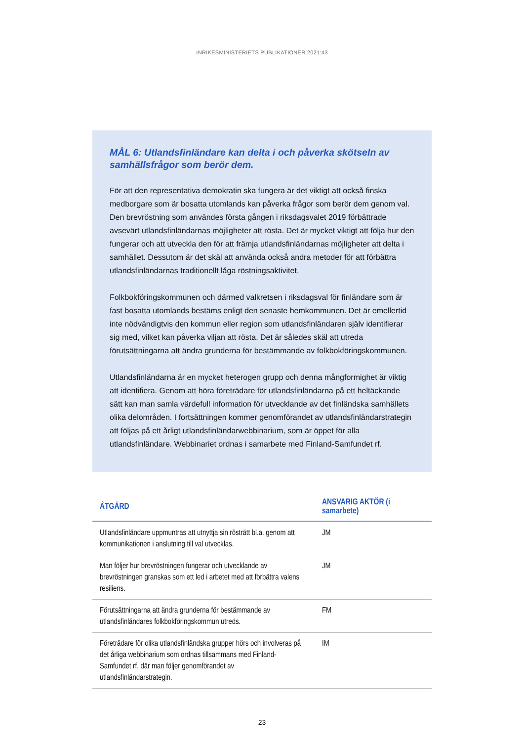INRIKESMINISTERIETS PUBLIKATIONER 2021:43
MÅL 6: Utlandsfinländare kan delta i och påverka skötseln av samhällsfrågor som berör dem.
För att den representativa demokratin ska fungera är det viktigt att också finska medborgare som är bosatta utomlands kan påverka frågor som berör dem genom val. Den brevröstning som användes första gången i riksdagsvalet 2019 förbättrade avsevärt utlandsfinländarnas möjligheter att rösta. Det är mycket viktigt att följa hur den fungerar och att utveckla den för att främja utlandsfinländarnas möjligheter att delta i samhället. Dessutom är det skäl att använda också andra metoder för att förbättra utlandsfinländarnas traditionellt låga röstningsaktivitet.
Folkbokföringskommunen och därmed valkretsen i riksdagsval för finländare som är fast bosatta utomlands bestäms enligt den senaste hemkommunen. Det är emellertid inte nödvändigtvis den kommun eller region som utlandsfinländaren själv identifierar sig med, vilket kan påverka viljan att rösta. Det är således skäl att utreda förutsättningarna att ändra grunderna för bestämmande av folkbokföringskommunen.
Utlandsfinländarna är en mycket heterogen grupp och denna mångformighet är viktig att identifiera. Genom att höra företrädare för utlandsfinländarna på ett heltäckande sätt kan man samla värdefull information för utvecklande av det finländska samhällets olika delområden. I fortsättningen kommer genomförandet av utlandsfinländarstrategin att följas på ett årligt utlandsfinländarwebbinarium, som är öppet för alla utlandsfinländare. Webbinariet ordnas i samarbete med Finland-Samfundet rf.
| ÅTGÄRD | ANSVARIG AKTÖR (i samarbete) |
| --- | --- |
| Utlandsfinländare uppmuntras att utnyttja sin rösträtt bl.a. genom att kommunikationen i anslutning till val utvecklas. | JM |
| Man följer hur brevröstningen fungerar och utvecklande av brevröstningen granskas som ett led i arbetet med att förbättra valens resiliens. | JM |
| Förutsättningarna att ändra grunderna för bestämmande av utlandsfinländares folkbokföringskommun utreds. | FM |
| Företrädare för olika utlandsfinländska grupper hörs och involveras på det årliga webbinarium som ordnas tillsammans med Finland-Samfundet rf, där man följer genomförandet av utlandsfinländarstrategin. | IM |
23